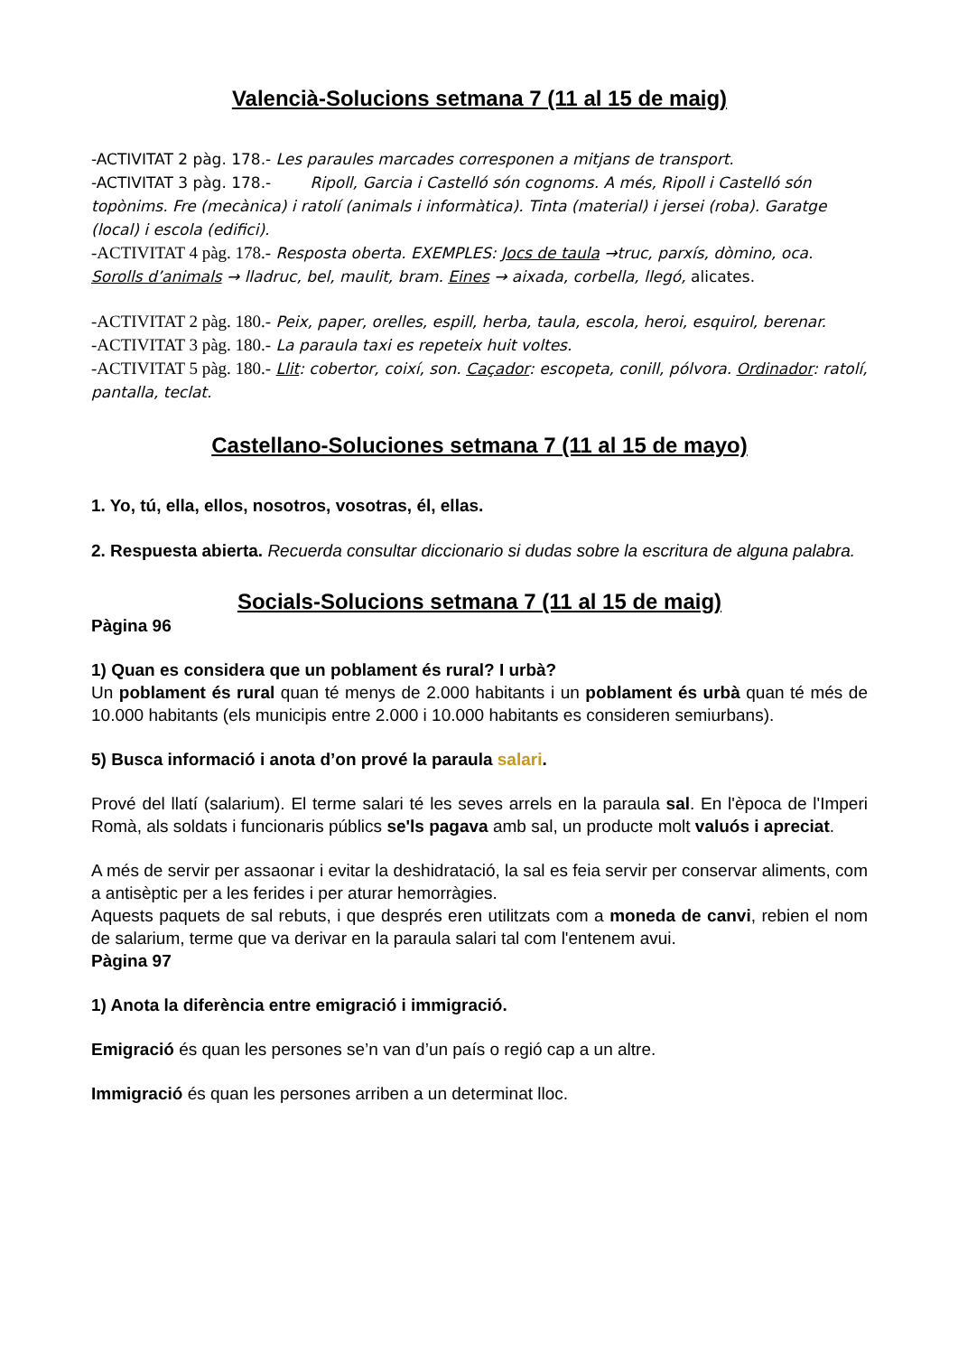Valencià-Solucions setmana 7 (11 al 15 de maig)
-ACTIVITAT 2 pàg. 178.- Les paraules marcades corresponen a mitjans de transport.
-ACTIVITAT 3 pàg. 178.- Ripoll, Garcia i Castelló són cognoms. A més, Ripoll i Castelló són
topònims. Fre (mecànica) i ratolí (animals i informàtica). Tinta (material) i jersei (roba). Garatge (local) i escola (edifici).
-ACTIVITAT 4 pàg. 178.- Resposta oberta. EXEMPLES: Jocs de taula →truc, parxís, dòmino, oca. Sorolls d’animals → lladruc, bel, maulit, bram. Eines → aixada, corbella, llegó, alicates.
-ACTIVITAT 2 pàg. 180.- Peix, paper, orelles, espill, herba, taula, escola, heroi, esquirol, berenar.
-ACTIVITAT 3 pàg. 180.- La paraula taxi es repeteix huit voltes.
-ACTIVITAT 5 pàg. 180.- Llit: cobertor, coixí, son. Caçador: escopeta, conill, pólvora. Ordinador: ratolí, pantalla, teclat.
Castellano-Soluciones setmana 7 (11 al 15 de mayo)
1. Yo, tú, ella, ellos, nosotros, vosotras, él, ellas.
2. Respuesta abierta. Recuerda consultar diccionario si dudas sobre la escritura de alguna palabra.
Socials-Solucions setmana 7 (11 al 15 de maig)
Pàgina 96
1) Quan es considera que un poblament és rural? I urbà?
Un poblament és rural quan té menys de 2.000 habitants i un poblament és urbà quan té més de 10.000 habitants (els municipis entre 2.000 i 10.000 habitants es consideren semiurbans).
5) Busca informació i anota d’on prové la paraula salari.
Prové del llatí (salarium). El terme salari té les seves arrels en la paraula sal. En l'època de l'Imperi Romà, als soldats i funcionaris públics se'ls pagava amb sal, un producte molt valuós i apreciat.
A més de servir per assaonar i evitar la deshidratació, la sal es feia servir per conservar aliments, com a antisèptic per a les ferides i per aturar hemorràgies.
Aquests paquets de sal rebuts, i que després eren utilitzats com a moneda de canvi, rebien el nom de salarium, terme que va derivar en la paraula salari tal com l'entenem avui.
Pàgina 97
1) Anota la diferència entre emigració i immigració.
Emigració és quan les persones se’n van d’un país o regió cap a un altre.
Immigració és quan les persones arriben a un determinat lloc.